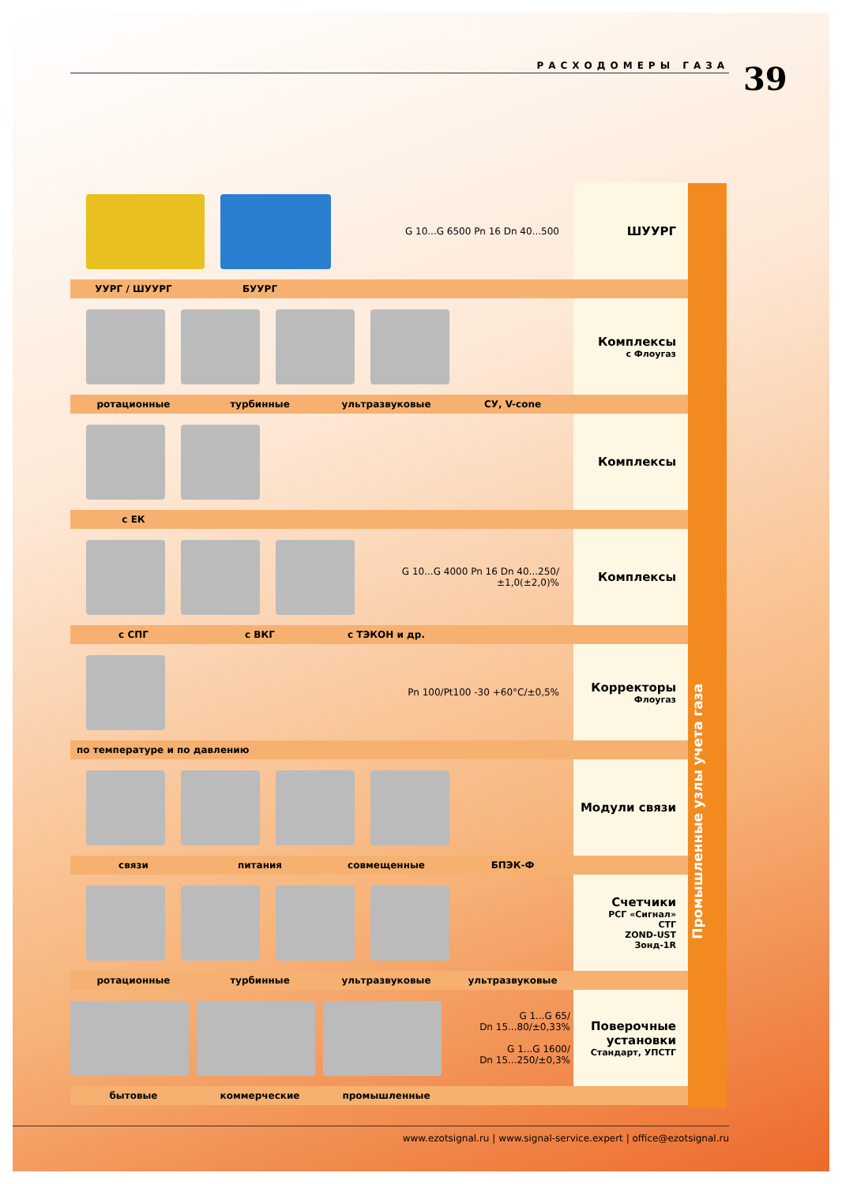РАСХОДОМЕРЫ ГАЗА 39
G 10...G 6500 Pn 16 Dn 40...500
ШУУРГ
УУРГ / ШУУРГ БУУРГ
Комплексы
с Флоугаз
ротационные турбинные ультразвуковые СУ, V-cone
Комплексы
с ЕК
G 10...G 4000 Pn 16 Dn 40...250/±1,0(±2,0)%
Комплексы
с СПГ с ВКГ с ТЭКОН и др.
Pn 100/Pt100 -30 +60°C/±0,5%
Корректоры
Флоугаз
по температуре и по давлению
Модули связи
связи питания совмещенные БПЭК-Ф
Счетчики
РСГ «Сигнал»
СТГ
ZOND-UST
Зонд-1R
ротационные турбинные ультразвуковые ультразвуковые
G 1...G 65/
Dn 15...80/±0,33%
G 1...G 1600/
Dn 15...250/±0,3%
Поверочные установки
Стандарт, УПСТГ
бытовые коммерческие промышленные
Промышленные узлы учета газа
www.ezotsignal.ru | www.signal-service.expert | office@ezotsignal.ru